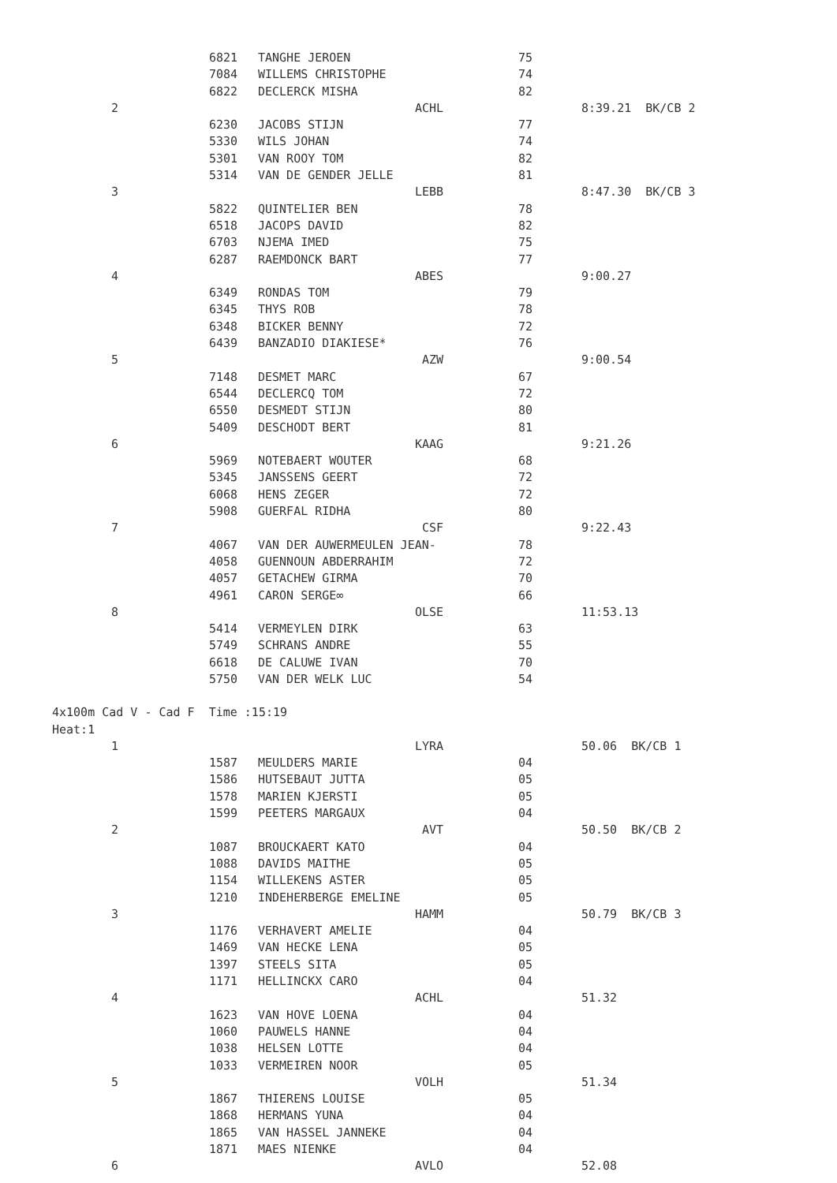| | 6821 | TANGHE JEROEN | 75 | |
| | 7084 | WILLEMS CHRISTOPHE | 74 | |
| | 6822 | DECLERCK MISHA | 82 | |
| 2 | | ACHL | | 8:39.21 BK/CB 2 |
| | 6230 | JACOBS STIJN | 77 | |
| | 5330 | WILS JOHAN | 74 | |
| | 5301 | VAN ROOY TOM | 82 | |
| | 5314 | VAN DE GENDER JELLE | 81 | |
| 3 | | LEBB | | 8:47.30 BK/CB 3 |
| | 5822 | QUINTELIER BEN | 78 | |
| | 6518 | JACOPS DAVID | 82 | |
| | 6703 | NJEMA IMED | 75 | |
| | 6287 | RAEMDONCK BART | 77 | |
| 4 | | ABES | | 9:00.27 |
| | 6349 | RONDAS TOM | 79 | |
| | 6345 | THYS ROB | 78 | |
| | 6348 | BICKER BENNY | 72 | |
| | 6439 | BANZADIO DIAKIESE* | 76 | |
| 5 | | AZW | | 9:00.54 |
| | 7148 | DESMET MARC | 67 | |
| | 6544 | DECLERCQ TOM | 72 | |
| | 6550 | DESMEDT STIJN | 80 | |
| | 5409 | DESCHODT BERT | 81 | |
| 6 | | KAAG | | 9:21.26 |
| | 5969 | NOTEBAERT WOUTER | 68 | |
| | 5345 | JANSSENS GEERT | 72 | |
| | 6068 | HENS ZEGER | 72 | |
| | 5908 | GUERFAL RIDHA | 80 | |
| 7 | | CSF | | 9:22.43 |
| | 4067 | VAN DER AUWERMEULEN JEAN- | 78 | |
| | 4058 | GUENNOUN ABDERRAHIM | 72 | |
| | 4057 | GETACHEW GIRMA | 70 | |
| | 4961 | CARON SERGE∞ | 66 | |
| 8 | | OLSE | | 11:53.13 |
| | 5414 | VERMEYLEN DIRK | 63 | |
| | 5749 | SCHRANS ANDRE | 55 | |
| | 6618 | DE CALUWE IVAN | 70 | |
| | 5750 | VAN DER WELK LUC | 54 | |
4x100m Cad V - Cad F Time :15:19 Heat:1
| 1 | | LYRA | | 50.06 BK/CB 1 |
| | 1587 | MEULDERS MARIE | 04 | |
| | 1586 | HUTSEBAUT JUTTA | 05 | |
| | 1578 | MARIEN KJERSTI | 05 | |
| | 1599 | PEETERS MARGAUX | 04 | |
| 2 | | AVT | | 50.50 BK/CB 2 |
| | 1087 | BROUCKAERT KATO | 04 | |
| | 1088 | DAVIDS MAITHE | 05 | |
| | 1154 | WILLEKENS ASTER | 05 | |
| | 1210 | INDEHERBERGE EMELINE | 05 | |
| 3 | | HAMM | | 50.79 BK/CB 3 |
| | 1176 | VERHAVERT AMELIE | 04 | |
| | 1469 | VAN HECKE LENA | 05 | |
| | 1397 | STEELS SITA | 05 | |
| | 1171 | HELLINCKX CARO | 04 | |
| 4 | | ACHL | | 51.32 |
| | 1623 | VAN HOVE LOENA | 04 | |
| | 1060 | PAUWELS HANNE | 04 | |
| | 1038 | HELSEN LOTTE | 04 | |
| | 1033 | VERMEIREN NOOR | 05 | |
| 5 | | VOLH | | 51.34 |
| | 1867 | THIERENS LOUISE | 05 | |
| | 1868 | HERMANS YUNA | 04 | |
| | 1865 | VAN HASSEL JANNEKE | 04 | |
| | 1871 | MAES NIENKE | 04 | |
| 6 | | AVLO | | 52.08 |